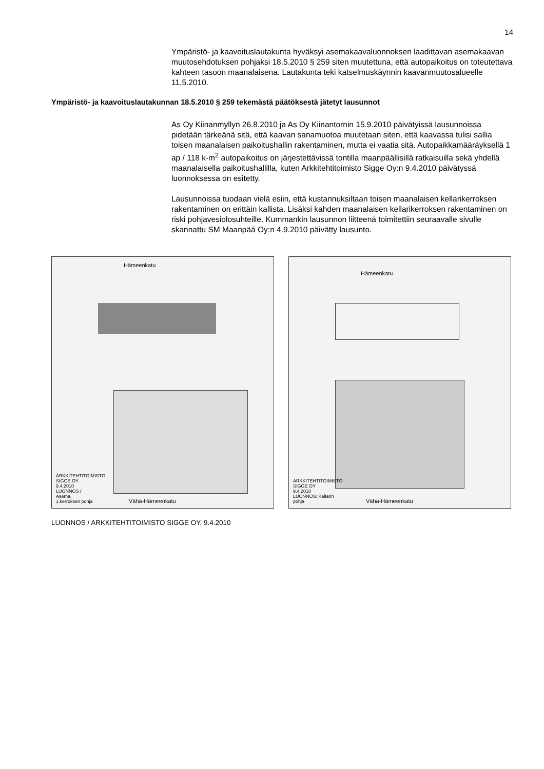14
Ympäristö- ja kaavoituslautakunta hyväksyi asemakaavaluonnoksen laadittavan asemakaavan muutosehdotuksen pohjaksi 18.5.2010 § 259 siten muutettuna, että autopaikoitus on toteutettava kahteen tasoon maanalaisena. Lautakunta teki katselmuskäynnin kaavanmuutosalueelle 11.5.2010.
Ympäristö- ja kaavoituslautakunnan 18.5.2010 § 259 tekemästä päätöksestä jätetyt lausunnot
As Oy Kiinanmyllyn 26.8.2010 ja As Oy Kiinantornin 15.9.2010 päivätyissä lausunnoissa pidetään tärkeänä sitä, että kaavan sanamuotoa muutetaan siten, että kaavassa tulisi sallia toisen maanalaisen paikoitushallin rakentaminen, mutta ei vaatia sitä. Autopaikkamääräyksellä 1 ap / 118 k-m<sup>2</sup> autopaikoitus on järjestettävissä tontilla maanpäällisillä ratkaisuilla sekä yhdellä maanalaisella paikoitushallilla, kuten Arkkitehtitoimisto Sigge Oy:n 9.4.2010 päivätyssä luonnoksessa on esitetty.
Lausunnoissa tuodaan vielä esiin, että kustannuksiltaan toisen maanalaisen kellarikerroksen rakentaminen on erittäin kallista. Lisäksi kahden maanalaisen kellarikerroksen rakentaminen on riski pohjavesiolosuhteille. Kummankin lausunnon liitteenä toimitettiin seuraavalle sivulle skannattu SM Maanpää Oy:n 4.9.2010 päivätty lausunto.
Hämeenkatu
Vähä-Hämeenkatu
ARKKITEHTITOIMISTO SIGGE OY 9.4.2010 LUONNOS / Asema, 1.kerroksen pohja
Hämeenkatu
Vähä-Hämeenkatu
ARKKITEHTITOIMISTO SIGGE OY 9.4.2010 LUONNOS: Kellarin pohja
LUONNOS / ARKKITEHTITOIMISTO SIGGE OY, 9.4.2010